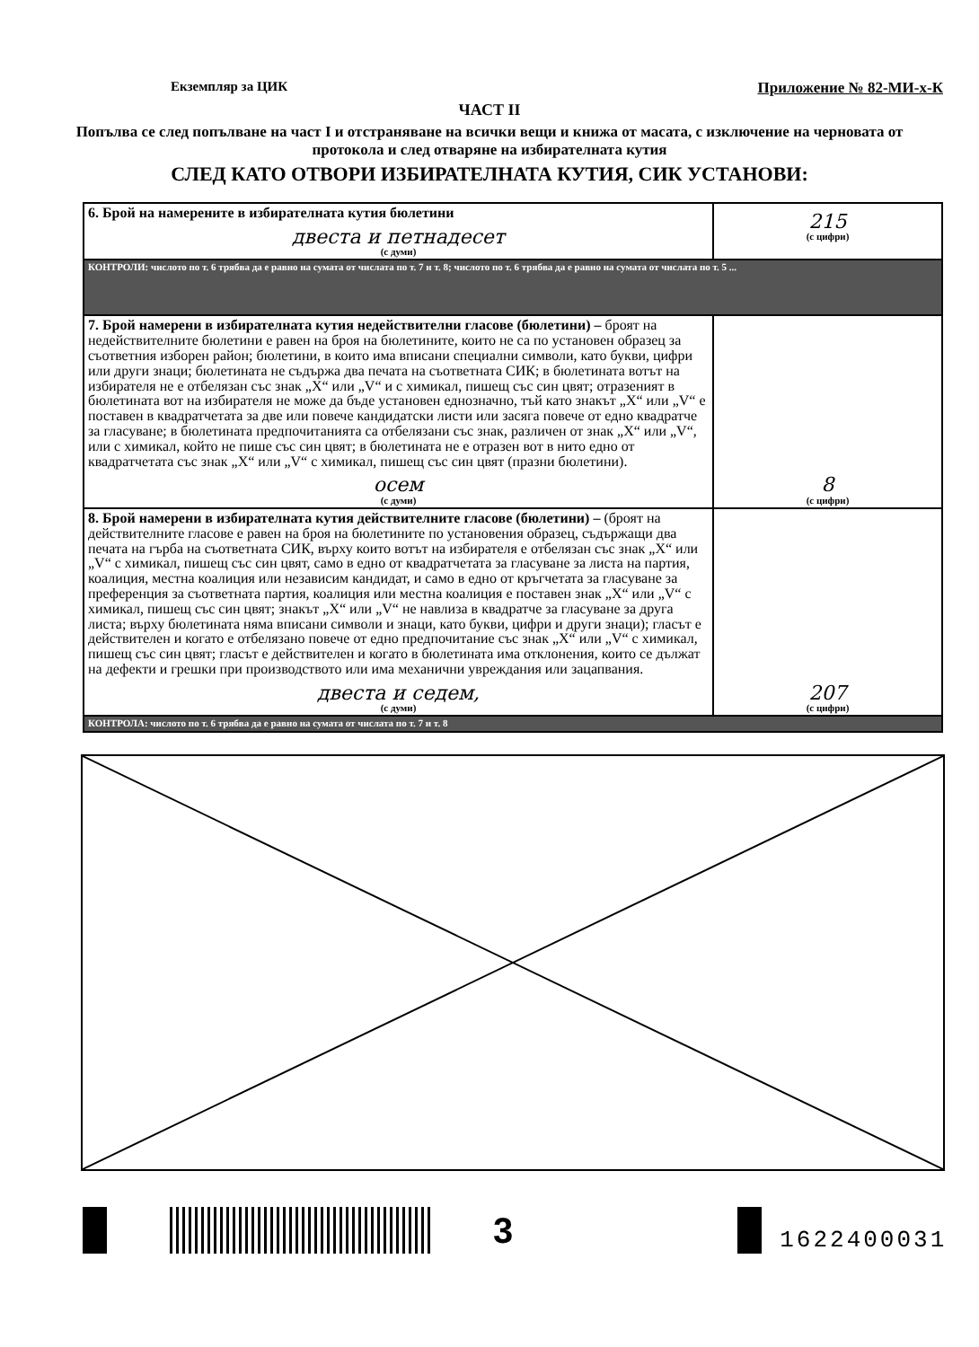Екземпляр за ЦИК Приложение № 82-МИ-х-К
ЧАСТ II
Попълва се след попълване на част I и отстраняване на всички вещи и книжа от масата, с изключение на черновата от протокола и след отваряне на избирателната кутия
СЛЕД КАТО ОТВОРИ ИЗБИРАТЕЛНАТА КУТИЯ, СИК УСТАНОВИ:
| 6. Брой на намерените в избирателната кутия бюлетини двеста и петнадесет (с думи) | 215 (с цифри) |
| КОНТРОЛИ: числото по т. 6 трябва да е равно на сумата от числата по т. 7 и т. 8; числото по т. 6 трябва да е равно на сумата от числата по т. 5 ... | |
| 7. Брой намерени в избирателната кутия недействителни гласове (бюлетини) – броят на недействителните бюлетини е равен на броя на бюлетините, които не са по установен образец за съответния изборен район; бюлетини, в които има вписани специални символи, като букви, цифри или други знаци; бюлетината не съдържа два печата на съответната СИК; в бюлетината вотът на избирателя не е отбелязан със знак „X“ или „V“ и с химикал, пишещ със син цвят; отразеният в бюлетината вот на избирателя не може да бъде установен еднозначно, тъй като знакът „X“ или „V“ е поставен в квадратчетата за две или повече кандидатски листи или засяга повече от едно квадратче за гласуване; в бюлетината предпочитанията са отбелязани със знак, различен от знак „X“ или „V“, или с химикал, който не пише със син цвят; в бюлетината не е отразен вот в нито едно от квадратчетата със знак „X“ или „V“ с химикал, пишещ със син цвят (празни бюлетини). осем (с думи) | 8 (с цифри) |
| 8. Брой намерени в избирателната кутия действителните гласове (бюлетини) – (броят на действителните гласове е равен на броя на бюлетините по установения образец, съдържащи два печата на гърба на съответната СИК, върху които вотът на избирателя е отбелязан със знак „X“ или „V“ с химикал, пишещ със син цвят, само в едно от квадратчетата за гласуване за листа на партия, коалиция, местна коалиция или независим кандидат, и само в едно от кръгчетата за гласуване за преференция за съответната партия, коалиция или местна коалиция е поставен знак „X“ или „V“ с химикал, пишещ със син цвят; знакът „X“ или „V“ не навлиза в квадратче за гласуване за друга листа; върху бюлетината няма вписани символи и знаци, като букви, цифри и други знаци); гласът е действителен и когато е отбелязано повече от едно предпочитание със знак „X“ или „V“ с химикал, пишещ със син цвят; гласът е действителен и когато в бюлетината има отклонения, които се дължат на дефекти и грешки при производството или има механични увреждания или зацапвания. двеста и седем, (с думи) | 207 (с цифри) |
| КОНТРОЛА: числото по т. 6 трябва да е равно на сумата от числата по т. 7 и т. 8 | |
3
1622400031